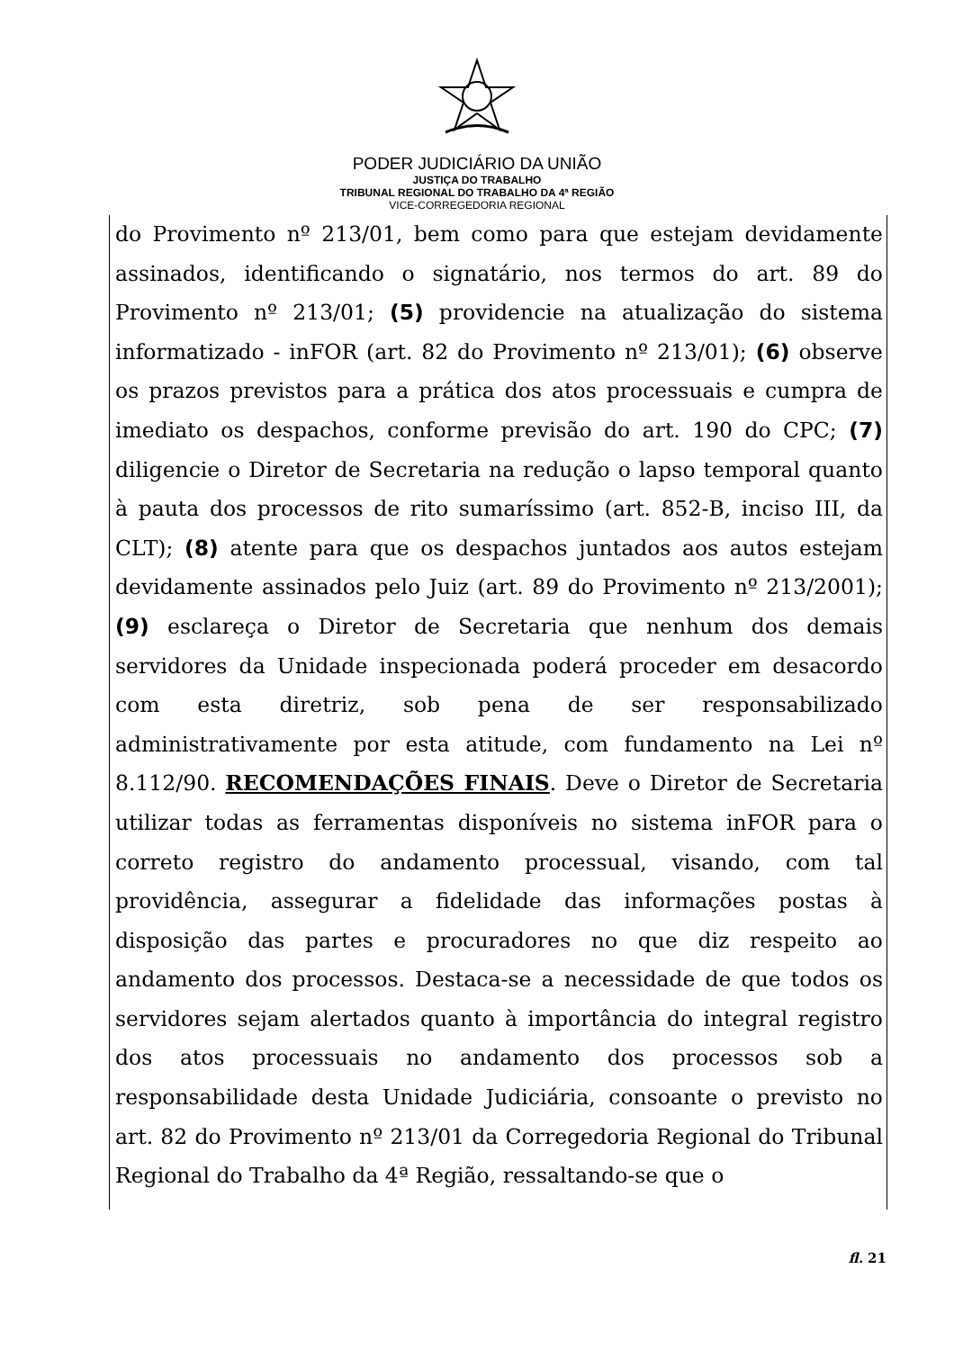PODER JUDICIÁRIO DA UNIÃO
JUSTIÇA DO TRABALHO
TRIBUNAL REGIONAL DO TRABALHO DA 4ª REGIÃO
VICE-CORREGEDORIA REGIONAL
do Provimento nº 213/01, bem como para que estejam devidamente assinados, identificando o signatário, nos termos do art. 89 do Provimento nº 213/01; (5) providencie na atualização do sistema informatizado - inFOR (art. 82 do Provimento nº 213/01); (6) observe os prazos previstos para a prática dos atos processuais e cumpra de imediato os despachos, conforme previsão do art. 190 do CPC; (7) diligencie o Diretor de Secretaria na redução o lapso temporal quanto à pauta dos processos de rito sumaríssimo (art. 852-B, inciso III, da CLT); (8) atente para que os despachos juntados aos autos estejam devidamente assinados pelo Juiz (art. 89 do Provimento nº 213/2001); (9) esclareça o Diretor de Secretaria que nenhum dos demais servidores da Unidade inspecionada poderá proceder em desacordo com esta diretriz, sob pena de ser responsabilizado administrativamente por esta atitude, com fundamento na Lei nº 8.112/90. RECOMENDAÇÕES FINAIS. Deve o Diretor de Secretaria utilizar todas as ferramentas disponíveis no sistema inFOR para o correto registro do andamento processual, visando, com tal providência, assegurar a fidelidade das informações postas à disposição das partes e procuradores no que diz respeito ao andamento dos processos. Destaca-se a necessidade de que todos os servidores sejam alertados quanto à importância do integral registro dos atos processuais no andamento dos processos sob a responsabilidade desta Unidade Judiciária, consoante o previsto no art. 82 do Provimento nº 213/01 da Corregedoria Regional do Tribunal Regional do Trabalho da 4ª Região, ressaltando-se que o
fl. 21